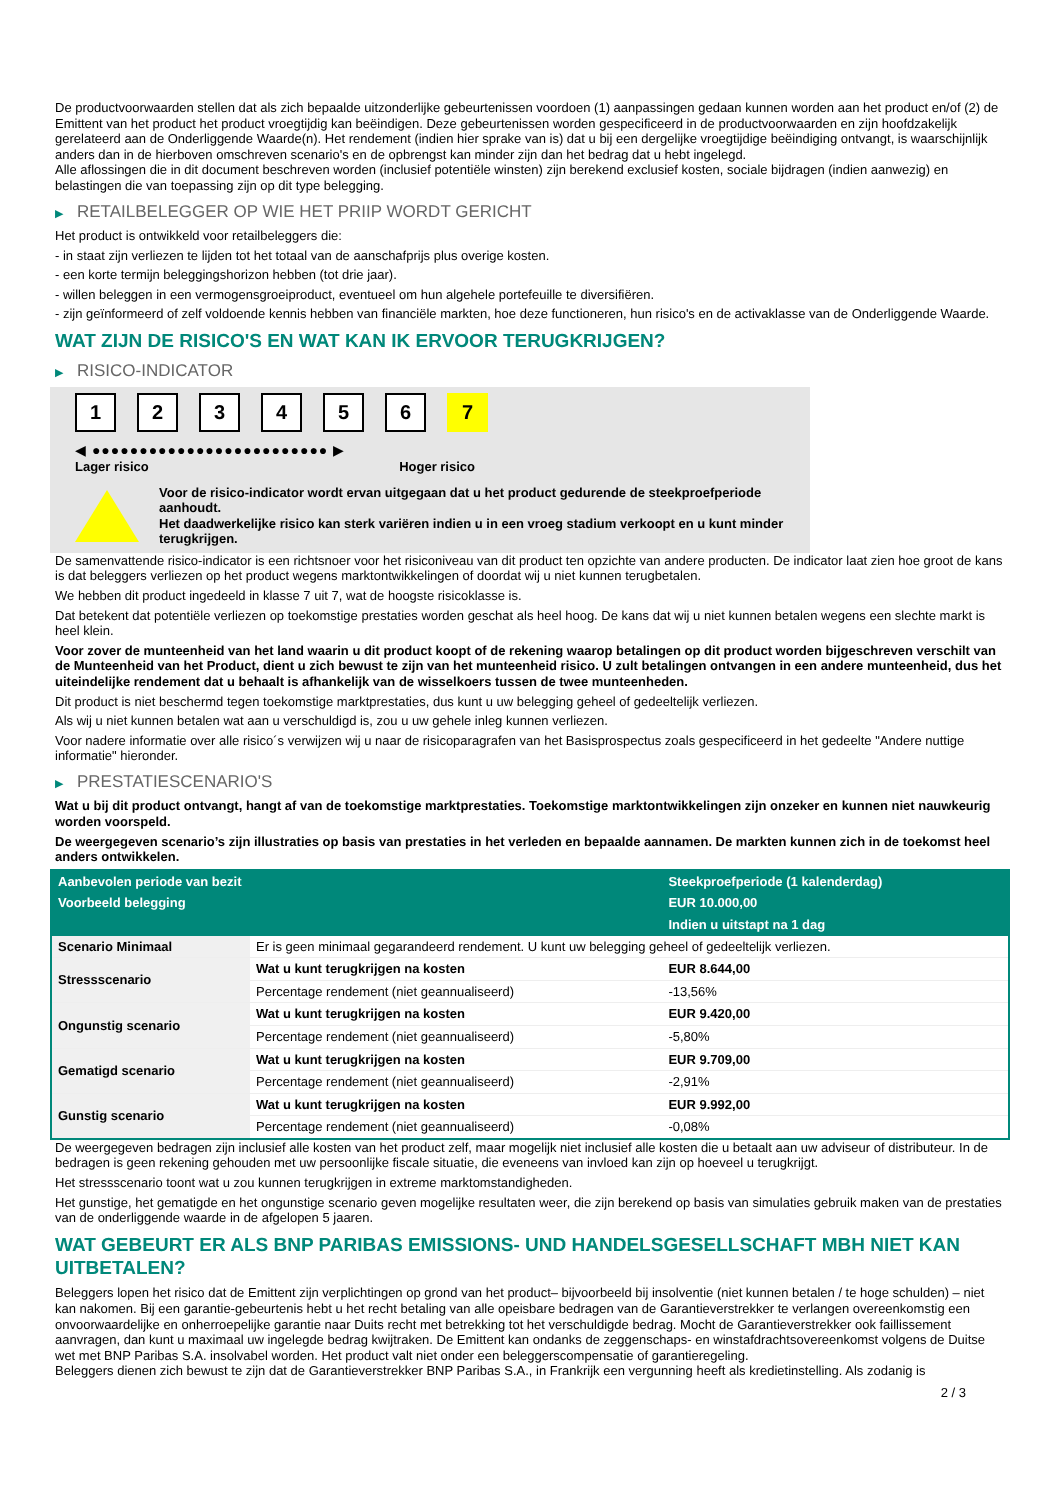De productvoorwaarden stellen dat als zich bepaalde uitzonderlijke gebeurtenissen voordoen (1) aanpassingen gedaan kunnen worden aan het product en/of (2) de Emittent van het product het product vroegtijdig kan beëindigen. Deze gebeurtenissen worden gespecificeerd in de productvoorwaarden en zijn hoofdzakelijk gerelateerd aan de Onderliggende Waarde(n). Het rendement (indien hier sprake van is) dat u bij een dergelijke vroegtijdige beëindiging ontvangt, is waarschijnlijk anders dan in de hierboven omschreven scenario's en de opbrengst kan minder zijn dan het bedrag dat u hebt ingelegd.
Alle aflossingen die in dit document beschreven worden (inclusief potentiële winsten) zijn berekend exclusief kosten, sociale bijdragen (indien aanwezig) en belastingen die van toepassing zijn op dit type belegging.
▶ RETAILBELEGGER OP WIE HET PRIIP WORDT GERICHT
Het product is ontwikkeld voor retailbeleggers die:
- in staat zijn verliezen te lijden tot het totaal van de aanschafprijs plus overige kosten.
- een korte termijn beleggingshorizon hebben (tot drie jaar).
- willen beleggen in een vermogensgroeiproduct, eventueel om hun algehele portefeuille te diversifiëren.
- zijn geïnformeerd of zelf voldoende kennis hebben van financiële markten, hoe deze functioneren, hun risico's en de activaklasse van de Onderliggende Waarde.
WAT ZIJN DE RISICO'S EN WAT KAN IK ERVOOR TERUGKRIJGEN?
▶ RISICO-INDICATOR
1 2 3 4 5 6 7
◀ ●●●●●●●●●●●●●●●●●●●●●●●●● ▶
Lager risico Hoger risico
Voor de risico-indicator wordt ervan uitgegaan dat u het product gedurende de steekproefperiode aanhoudt.
Het daadwerkelijke risico kan sterk variëren indien u in een vroeg stadium verkoopt en u kunt minder terugkrijgen.
De samenvattende risico-indicator is een richtsnoer voor het risiconiveau van dit product ten opzichte van andere producten. De indicator laat zien hoe groot de kans is dat beleggers verliezen op het product wegens marktontwikkelingen of doordat wij u niet kunnen terugbetalen.
We hebben dit product ingedeeld in klasse 7 uit 7, wat de hoogste risicoklasse is.
Dat betekent dat potentiële verliezen op toekomstige prestaties worden geschat als heel hoog. De kans dat wij u niet kunnen betalen wegens een slechte markt is heel klein.
Voor zover de munteenheid van het land waarin u dit product koopt of de rekening waarop betalingen op dit product worden bijgeschreven verschilt van de Munteenheid van het Product, dient u zich bewust te zijn van het munteenheid risico. U zult betalingen ontvangen in een andere munteenheid, dus het uiteindelijke rendement dat u behaalt is afhankelijk van de wisselkoers tussen de twee munteenheden.
Dit product is niet beschermd tegen toekomstige marktprestaties, dus kunt u uw belegging geheel of gedeeltelijk verliezen.
Als wij u niet kunnen betalen wat aan u verschuldigd is, zou u uw gehele inleg kunnen verliezen.
Voor nadere informatie over alle risico´s verwijzen wij u naar de risicoparagrafen van het Basisprospectus zoals gespecificeerd in het gedeelte "Andere nuttige informatie" hieronder.
▶ PRESTATIESCENARIO'S
Wat u bij dit product ontvangt, hangt af van de toekomstige marktprestaties. Toekomstige marktontwikkelingen zijn onzeker en kunnen niet nauwkeurig worden voorspeld.
De weergegeven scenario’s zijn illustraties op basis van prestaties in het verleden en bepaalde aannamen. De markten kunnen zich in de toekomst heel anders ontwikkelen.
| Aanbevolen periode van bezit | | Steekproefperiode (1 kalenderdag) |
| --- | --- | --- |
| Voorbeeld belegging | | EUR 10.000,00 |
| | | Indien u uitstapt na 1 dag |
| Scenario Minimaal | Er is geen minimaal gegarandeerd rendement. U kunt uw belegging geheel of gedeeltelijk verliezen. | |
| Stressscenario | Wat u kunt terugkrijgen na kosten | EUR 8.644,00 |
| | Percentage rendement (niet geannualiseerd) | -13,56% |
| Ongunstig scenario | Wat u kunt terugkrijgen na kosten | EUR 9.420,00 |
| | Percentage rendement (niet geannualiseerd) | -5,80% |
| Gematigd scenario | Wat u kunt terugkrijgen na kosten | EUR 9.709,00 |
| | Percentage rendement (niet geannualiseerd) | -2,91% |
| Gunstig scenario | Wat u kunt terugkrijgen na kosten | EUR 9.992,00 |
| | Percentage rendement (niet geannualiseerd) | -0,08% |
De weergegeven bedragen zijn inclusief alle kosten van het product zelf, maar mogelijk niet inclusief alle kosten die u betaalt aan uw adviseur of distributeur. In de bedragen is geen rekening gehouden met uw persoonlijke fiscale situatie, die eveneens van invloed kan zijn op hoeveel u terugkrijgt.
Het stressscenario toont wat u zou kunnen terugkrijgen in extreme marktomstandigheden.
Het gunstige, het gematigde en het ongunstige scenario geven mogelijke resultaten weer, die zijn berekend op basis van simulaties gebruik maken van de prestaties van de onderliggende waarde in de afgelopen 5 jaaren.
WAT GEBEURT ER ALS BNP PARIBAS EMISSIONS- UND HANDELSGESELLSCHAFT MBH NIET KAN UITBETALEN?
Beleggers lopen het risico dat de Emittent zijn verplichtingen op grond van het product– bijvoorbeeld bij insolventie (niet kunnen betalen / te hoge schulden) – niet kan nakomen. Bij een garantie-gebeurtenis hebt u het recht betaling van alle opeisbare bedragen van de Garantieverstrekker te verlangen overeenkomstig een onvoorwaardelijke en onherroepelijke garantie naar Duits recht met betrekking tot het verschuldigde bedrag. Mocht de Garantieverstrekker ook faillissement aanvragen, dan kunt u maximaal uw ingelegde bedrag kwijtraken. De Emittent kan ondanks de zeggenschaps- en winstafdrachtsovereenkomst volgens de Duitse wet met BNP Paribas S.A. insolvabel worden. Het product valt niet onder een beleggerscompensatie of garantieregeling.
Beleggers dienen zich bewust te zijn dat de Garantieverstrekker BNP Paribas S.A., in Frankrijk een vergunning heeft als kredietinstelling. Als zodanig is
2 / 3